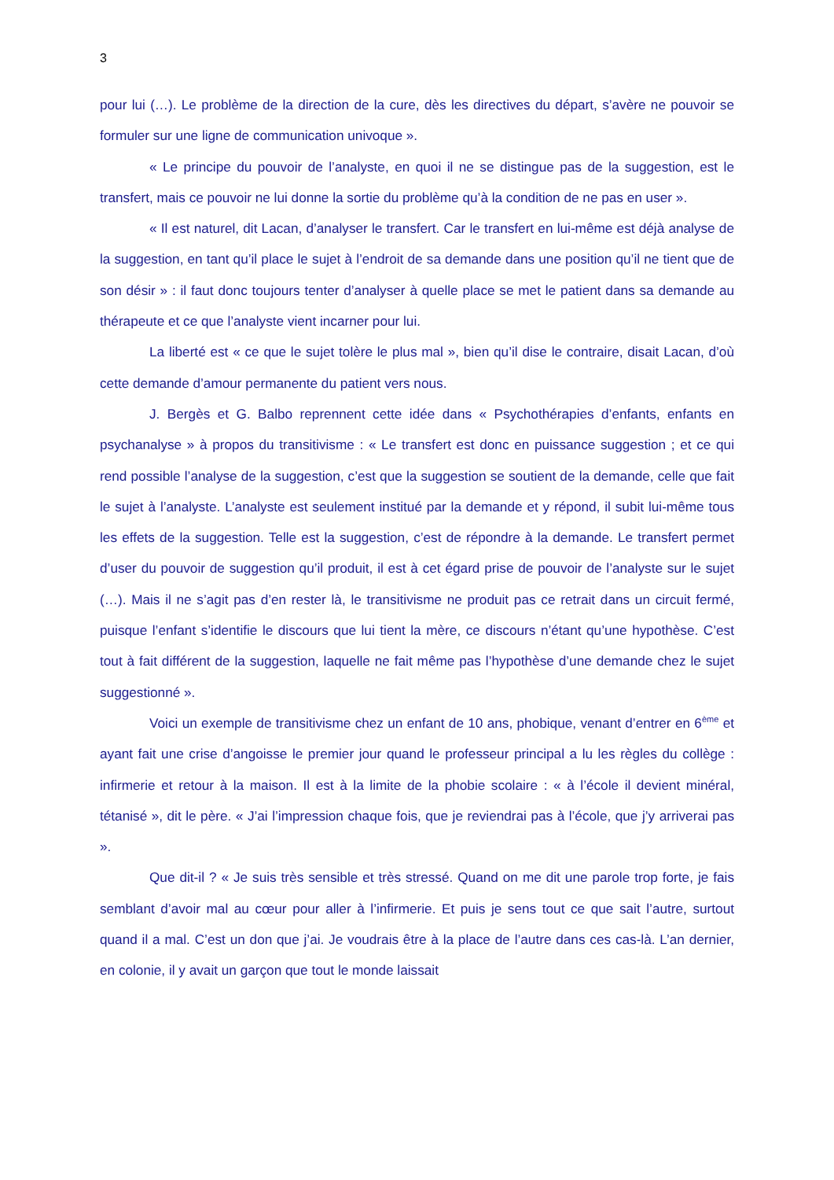3
pour lui (…). Le problème de la direction de la cure, dès les directives du départ, s’avère ne pouvoir se formuler sur une ligne de communication univoque ».
« Le principe du pouvoir de l’analyste, en quoi il ne se distingue pas de la suggestion, est le transfert, mais ce pouvoir ne lui donne la sortie du problème qu’à la condition de ne pas en user ».
« Il est naturel, dit Lacan, d’analyser le transfert. Car le transfert en lui-même est déjà analyse de la suggestion, en tant qu’il place le sujet à l’endroit de sa demande dans une position qu’il ne tient que de son désir » : il faut donc toujours tenter d’analyser à quelle place se met le patient dans sa demande au thérapeute et ce que l’analyste vient incarner pour lui.
La liberté est « ce que le sujet tolère le plus mal », bien qu’il dise le contraire, disait Lacan, d’où cette demande d’amour permanente du patient vers nous.
J. Bergès et G. Balbo reprennent cette idée dans « Psychothérapies d’enfants, enfants en psychanalyse » à propos du transitivisme : « Le transfert est donc en puissance suggestion ; et ce qui rend possible l’analyse de la suggestion, c’est que la suggestion se soutient de la demande, celle que fait le sujet à l’analyste. L’analyste est seulement institué par la demande et y répond, il subit lui-même tous les effets de la suggestion. Telle est la suggestion, c’est de répondre à la demande. Le transfert permet d’user du pouvoir de suggestion qu’il produit, il est à cet égard prise de pouvoir de l’analyste sur le sujet (…). Mais il ne s’agit pas d’en rester là, le transitivisme ne produit pas ce retrait dans un circuit fermé, puisque l’enfant s’identifie le discours que lui tient la mère, ce discours n’étant qu’une hypothèse. C’est tout à fait différent de la suggestion, laquelle ne fait même pas l’hypothèse d’une demande chez le sujet suggestionné ».
Voici un exemple de transitivisme chez un enfant de 10 ans, phobique, venant d’entrer en 6<sup>ème</sup> et ayant fait une crise d’angoisse le premier jour quand le professeur principal a lu les règles du collège : infirmerie et retour à la maison. Il est à la limite de la phobie scolaire : « à l’école il devient minéral, tétanisé », dit le père. « J’ai l’impression chaque fois, que je reviendrai pas à l’école, que j’y arriverai pas ».
Que dit-il ? « Je suis très sensible et très stressé. Quand on me dit une parole trop forte, je fais semblant d’avoir mal au cœur pour aller à l’infirmerie. Et puis je sens tout ce que sait l’autre, surtout quand il a mal. C’est un don que j’ai. Je voudrais être à la place de l’autre dans ces cas-là. L’an dernier, en colonie, il y avait un garçon que tout le monde laissait